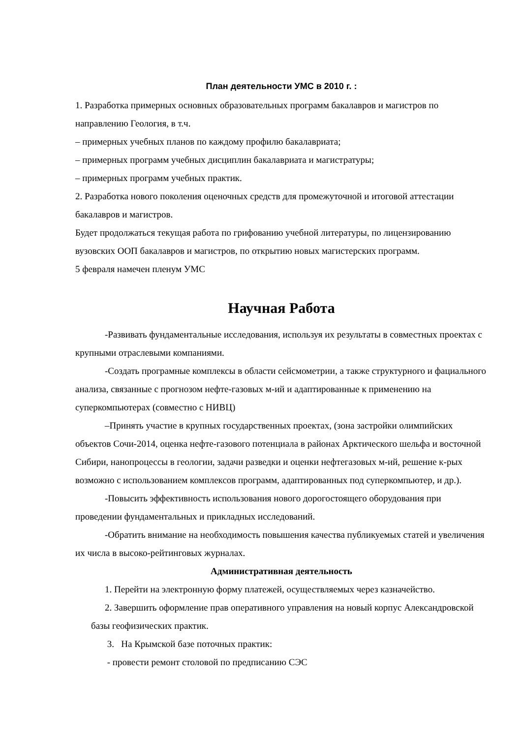План деятельности УМС в 2010 г. :
1. Разработка примерных основных образовательных программ бакалавров и магистров по направлению Геология, в т.ч.
– примерных учебных планов по каждому профилю бакалавриата;
– примерных программ учебных дисциплин бакалавриата и магистратуры;
– примерных программ учебных практик.
2. Разработка нового поколения оценочных средств для промежуточной и итоговой аттестации бакалавров и магистров.
Будет продолжаться текущая работа по грифованию учебной литературы, по лицензированию вузовских ООП бакалавров и магистров, по открытию новых магистерских программ.
5 февраля намечен пленум УМС
Научная Работа
-Развивать фундаментальные исследования, используя их результаты в совместных проектах с крупными отраслевыми компаниями.
-Создать програмные комплексы в области сейсмометрии, а также структурного и фациального анализа, связанные с прогнозом нефте-газовых м-ий и адаптированные к применению на суперкомпьютерах (совместно с НИВЦ)
–Принять участие в крупных государственных проектах, (зона застройки олимпийских объектов Сочи-2014, оценка нефте-газового потенциала в районах Арктического шельфа и восточной Сибири, нанопроцессы в геологии, задачи разведки и оценки нефтегазовых м-ий, решение к-рых возможно с использованием комплексов программ, адаптированных под суперкомпьютер, и др.).
-Повысить эффективность использования нового дорогостоящего оборудования при проведении фундаментальных и прикладных исследований.
-Обратить внимание на необходимость повышения качества публикуемых статей и увеличения их числа в высоко-рейтинговых журналах.
Административная деятельность
1. Перейти на электронную форму платежей, осуществляемых через казначейство.
2. Завершить оформление прав оперативного управления на новый корпус Александровской базы геофизических практик.
3. На Крымской базе поточных практик:
- провести ремонт столовой по предписанию СЭС